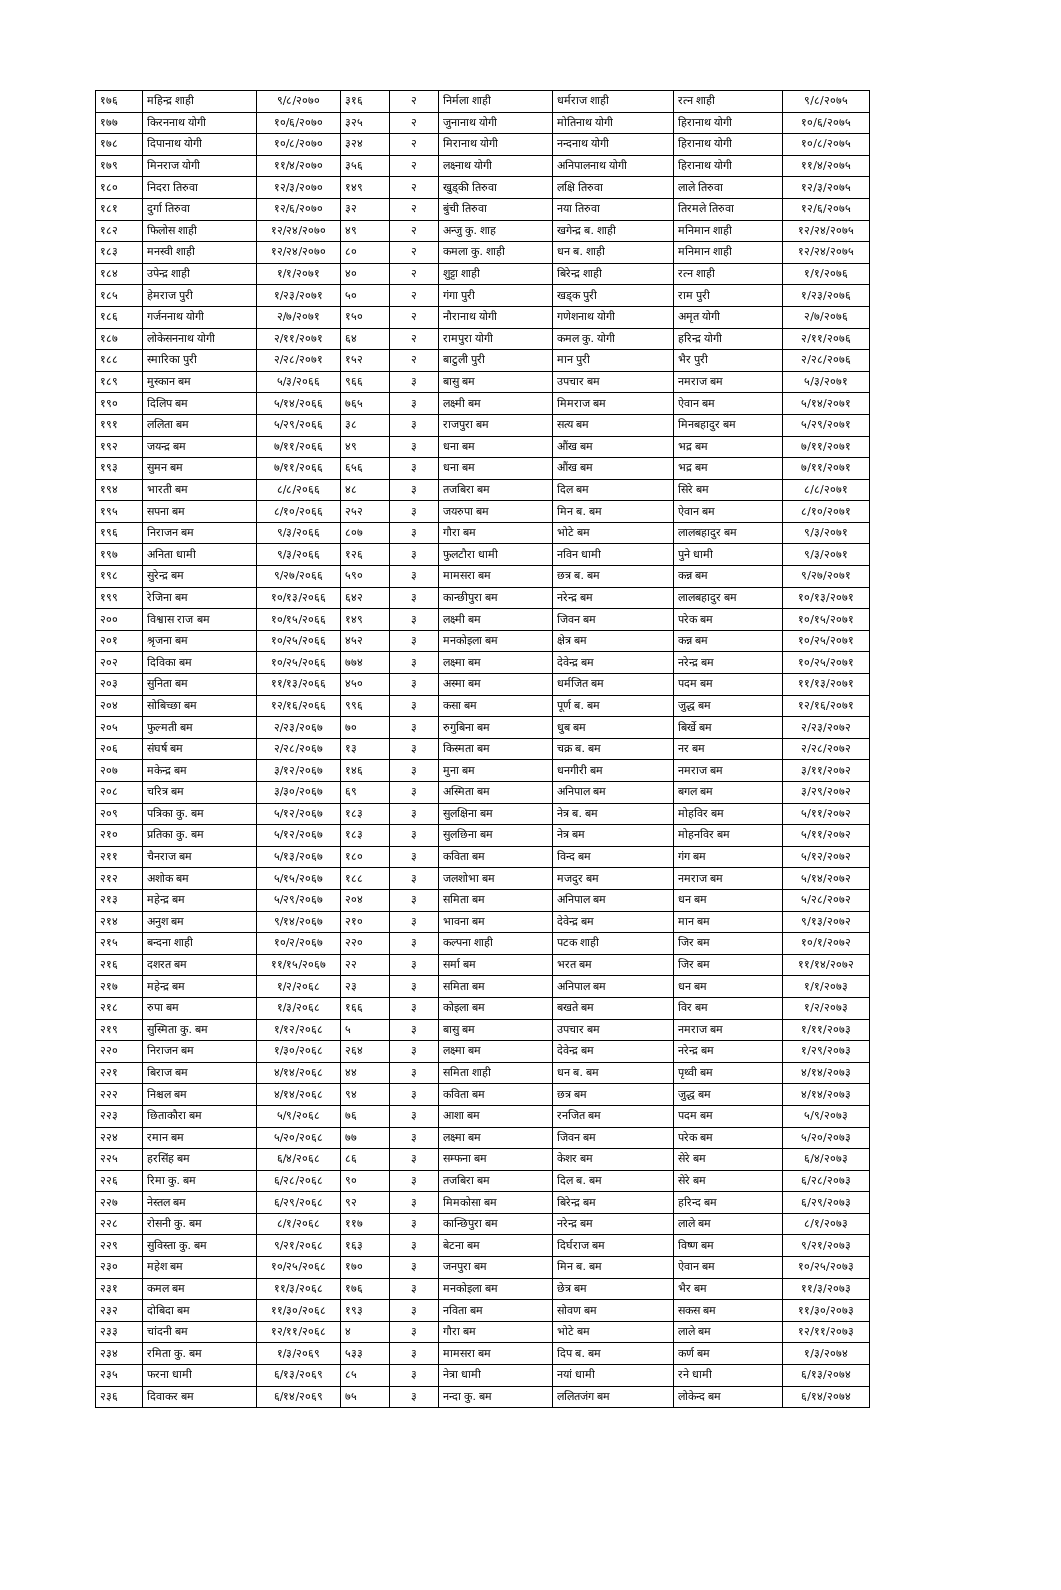| १७६ | महिन्द्र शाही | ९/८/२०७० | ३१६ | २ | निर्मला शाही | धर्मराज शाही | रत्न शाही | ९/८/२०७५ |
| १७७ | किरननाथ योगी | १०/६/२०७० | ३२५ | २ | जुनानाथ योगी | मोतिनाथ योगी | हिरानाथ योगी | १०/६/२०७५ |
| १७८ | दिपानाथ योगी | १०/८/२०७० | ३२४ | २ | मिरानाथ योगी | नन्दनाथ योगी | हिरानाथ योगी | १०/८/२०७५ |
| १७९ | मिनराज योगी | ११/४/२०७० | ३५६ | २ | लक्ष्नाथ योगी | अनिपालनाथ योगी | हिरानाथ योगी | ११/४/२०७५ |
| १८० | निदरा तिरुवा | १२/३/२०७० | १४९ | २ | खुड्की तिरुवा | लक्षि तिरुवा | लाले तिरुवा | १२/३/२०७५ |
| १८१ | दुर्गा तिरुवा | १२/६/२०७० | ३२ | २ | बुंची तिरुवा | नया तिरुवा | तिरमले तिरुवा | १२/६/२०७५ |
| १८२ | फिलोस शाही | १२/२४/२०७० | ४९ | २ | अन्जु कु. शाह | खगेन्द्र ब. शाही | मनिमान शाही | १२/२४/२०७५ |
| १८३ | मनस्वी शाही | १२/२४/२०७० | ८० | २ | कमला कु. शाही | धन ब. शाही | मनिमान शाही | १२/२४/२०७५ |
| १८४ | उपेन्द्र शाही | १/१/२०७१ | ४० | २ | शुट्टा शाही | बिरेन्द्र शाही | रत्न शाही | १/१/२०७६ |
| १८५ | हेमराज पुरी | १/२३/२०७१ | ५० | २ | गंगा पुरी | खड्क पुरी | राम पुरी | १/२३/२०७६ |
| १८६ | गर्जननाथ योगी | २/७/२०७१ | १५० | २ | नौरानाथ योगी | गणेशनाथ योगी | अमृत योगी | २/७/२०७६ |
| १८७ | लोकेसननाथ योगी | २/११/२०७१ | ६४ | २ | रामपुरा योगी | कमल कु. योगी | हरिन्द्र योगी | २/११/२०७६ |
| १८८ | स्मारिका पुरी | २/२८/२०७१ | १५२ | २ | बाटुली पुरी | मान पुरी | भैर पुरी | २/२८/२०७६ |
| १८९ | मुस्कान बम | ५/३/२०६६ | ९६६ | ३ | बासु बम | उपचार बम | नमराज बम | ५/३/२०७१ |
| १९० | दिलिप बम | ५/१४/२०६६ | ७६५ | ३ | लक्ष्मी बम | मिमराज बम | ऐवान बम | ५/१४/२०७१ |
| १९१ | ललिता बम | ५/२९/२०६६ | ३८ | ३ | राजपुरा बम | सत्य बम | मिनबहादुर बम | ५/२९/२०७१ |
| १९२ | जयन्द्र बम | ७/११/२०६६ | ४९ | ३ | धना बम | औंख बम | भद्र बम | ७/११/२०७१ |
| १९३ | सुमन बम | ७/११/२०६६ | ६५६ | ३ | धना बम | औंख बम | भद्र बम | ७/११/२०७१ |
| १९४ | भारती बम | ८/८/२०६६ | ४८ | ३ | तजबिरा बम | दिल बम | सिरे बम | ८/८/२०७१ |
| १९५ | सपना बम | ८/१०/२०६६ | २५२ | ३ | जयरुपा बम | मिन ब. बम | ऐवान बम | ८/१०/२०७१ |
| १९६ | निराजन बम | ९/३/२०६६ | ८०७ | ३ | गौरा बम | भोटे बम | लालबहादुर बम | ९/३/२०७१ |
| १९७ | अनिता धामी | ९/३/२०६६ | १२६ | ३ | फुलटौरा धामी | नविन धामी | पुने धामी | ९/३/२०७१ |
| १९८ | सुरेन्द्र बम | ९/२७/२०६६ | ५९० | ३ | मामसरा बम | छत्र ब. बम | कन्न बम | ९/२७/२०७१ |
| १९९ | रेजिना बम | १०/१३/२०६६ | ६४२ | ३ | कान्छीपुरा बम | नरेन्द्र बम | लालबहादुर बम | १०/१३/२०७१ |
| २०० | विश्वास राज बम | १०/१५/२०६६ | १४९ | ३ | लक्ष्मी बम | जिवन बम | परेक बम | १०/१५/२०७१ |
| २०१ | श्रृजना बम | १०/२५/२०६६ | ४५२ | ३ | मनकोइला बम | क्षेत्र बम | कन्न बम | १०/२५/२०७१ |
| २०२ | दिविका बम | १०/२५/२०६६ | ७७४ | ३ | लक्ष्मा बम | देवेन्द्र बम | नरेन्द्र बम | १०/२५/२०७१ |
| २०३ | सुनिता बम | ११/१३/२०६६ | ४५० | ३ | अस्मा बम | धर्मजित बम | पदम बम | ११/१३/२०७१ |
| २०४ | सोबिच्छा बम | १२/१६/२०६६ | ९९६ | ३ | कसा बम | पूर्ण ब. बम | जुद्ध बम | १२/१६/२०७१ |
| २०५ | फुल्मती बम | २/२३/२०६७ | ७० | ३ | रुगुबिना बम | धुब बम | बिर्खे बम | २/२३/२०७२ |
| २०६ | संघर्ष बम | २/२८/२०६७ | १३ | ३ | किस्मता बम | चक्र ब. बम | नर बम | २/२८/२०७२ |
| २०७ | मकेन्द्र बम | ३/१२/२०६७ | १४६ | ३ | मुना बम | धनगीरी बम | नमराज बम | ३/११/२०७२ |
| २०८ | चरित्र बम | ३/३०/२०६७ | ६९ | ३ | अस्मिता बम | अनिपाल बम | बगल बम | ३/२९/२०७२ |
| २०९ | पत्रिका कु. बम | ५/१२/२०६७ | १८३ | ३ | सुलक्षिना बम | नेत्र ब. बम | मोहविर बम | ५/११/२०७२ |
| २१० | प्रतिका कु. बम | ५/१२/२०६७ | १८३ | ३ | सुलछिना बम | नेत्र बम | मोहनविर बम | ५/११/२०७२ |
| २११ | चैनराज बम | ५/१३/२०६७ | १८० | ३ | कविता बम | विन्द बम | गंग बम | ५/१२/२०७२ |
| २१२ | अशोक बम | ५/१५/२०६७ | १८८ | ३ | जलशोभा बम | मजदुर बम | नमराज बम | ५/१४/२०७२ |
| २१३ | महेन्द्र बम | ५/२९/२०६७ | २०४ | ३ | समिता बम | अनिपाल बम | धन बम | ५/२८/२०७२ |
| २१४ | अनुश बम | ९/१४/२०६७ | २१० | ३ | भावना बम | देवेन्द्र बम | मान बम | ९/१३/२०७२ |
| २१५ | बन्दना शाही | १०/२/२०६७ | २२० | ३ | कल्पना शाही | पटक शाही | जिर बम | १०/१/२०७२ |
| २१६ | दशरत बम | ११/१५/२०६७ | २२ | ३ | सर्मा बम | भरत बम | जिर बम | ११/१४/२०७२ |
| २१७ | महेन्द्र बम | १/२/२०६८ | २३ | ३ | समिता बम | अनिपाल बम | धन बम | १/१/२०७३ |
| २१८ | रुपा बम | १/३/२०६८ | १६६ | ३ | कोइला बम | बखते बम | विर बम | १/२/२०७३ |
| २१९ | सुस्मिता कु. बम | १/१२/२०६८ | ५ | ३ | बासु बम | उपचार बम | नमराज बम | १/११/२०७३ |
| २२० | निराजन बम | १/३०/२०६८ | २६४ | ३ | लक्ष्मा बम | देवेन्द्र बम | नरेन्द्र बम | १/२९/२०७३ |
| २२१ | बिराज बम | ४/१४/२०६८ | ४४ | ३ | समिता शाही | धन ब. बम | पृथ्वी बम | ४/१४/२०७३ |
| २२२ | निश्चल बम | ४/१४/२०६८ | ९४ | ३ | कविता बम | छत्र बम | जुद्ध बम | ४/१४/२०७३ |
| २२३ | छिताकौरा बम | ५/९/२०६८ | ७६ | ३ | आशा बम | रनजित बम | पदम बम | ५/९/२०७३ |
| २२४ | रमान बम | ५/२०/२०६८ | ७७ | ३ | लक्ष्मा बम | जिवन बम | परेक बम | ५/२०/२०७३ |
| २२५ | हरसिंह बम | ६/४/२०६८ | ८६ | ३ | सम्फना बम | केशर बम | सेरे बम | ६/४/२०७३ |
| २२६ | रिमा कु. बम | ६/२८/२०६८ | ९० | ३ | तजबिरा बम | दिल ब. बम | सेरे बम | ६/२८/२०७३ |
| २२७ | नेस्तल बम | ६/२९/२०६८ | ९२ | ३ | मिमकोसा बम | बिरेन्द्र बम | हरिन्द बम | ६/२९/२०७३ |
| २२८ | रोसनी कु. बम | ८/१/२०६८ | ११७ | ३ | कान्छिपुरा बम | नरेन्द्र बम | लाले बम | ८/१/२०७३ |
| २२९ | सुविस्ता कु. बम | ९/२१/२०६८ | १६३ | ३ | बेटना बम | दिर्घराज बम | विष्ण बम | ९/२१/२०७३ |
| २३० | महेश बम | १०/२५/२०६८ | १७० | ३ | जनपुरा बम | मिन ब. बम | ऐवान बम | १०/२५/२०७३ |
| २३१ | कमल बम | ११/३/२०६८ | १७६ | ३ | मनकोइला बम | छेत्र बम | भैर बम | ११/३/२०७३ |
| २३२ | दोबिदा बम | ११/३०/२०६८ | १९३ | ३ | नविता बम | सोवण बम | सकस बम | ११/३०/२०७३ |
| २३३ | चांदनी बम | १२/११/२०६८ | ४ | ३ | गौरा बम | भोटे बम | लाले बम | १२/११/२०७३ |
| २३४ | रमिता कु. बम | १/३/२०६९ | ५३३ | ३ | मामसरा बम | दिप ब. बम | कर्ण बम | १/३/२०७४ |
| २३५ | फरना धामी | ६/१३/२०६९ | ८५ | ३ | नेत्रा धामी | नयां धामी | रने धामी | ६/१३/२०७४ |
| २३६ | दिवाकर बम | ६/१४/२०६९ | ७५ | ३ | नन्दा कु. बम | ललितजंग बम | लोकेन्द बम | ६/१४/२०७४ |